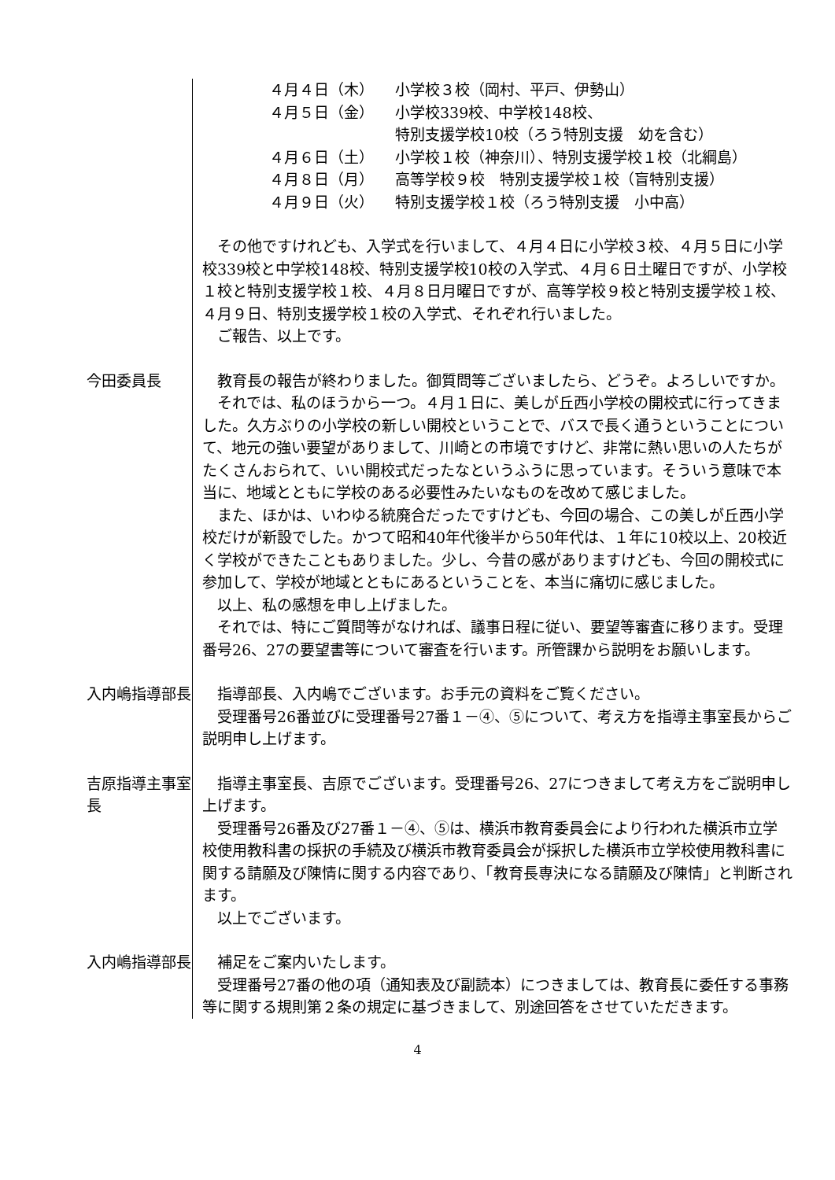４月４日（木）
小学校３校（岡村、平戸、伊勢山）
４月５日（金）
小学校339校、中学校148校、
特別支援学校10校（ろう特別支援　幼を含む）
４月６日（土）
小学校１校（神奈川）、特別支援学校１校（北綱島）
４月８日（月）
高等学校９校　特別支援学校１校（盲特別支援）
４月９日（火）
特別支援学校１校（ろう特別支援　小中高）
その他ですけれども、入学式を行いまして、４月４日に小学校３校、４月５日に小学校339校と中学校148校、特別支援学校10校の入学式、４月６日土曜日ですが、小学校１校と特別支援学校１校、４月８日月曜日ですが、高等学校９校と特別支援学校１校、４月９日、特別支援学校１校の入学式、それぞれ行いました。
ご報告、以上です。
今田委員長
教育長の報告が終わりました。御質問等ございましたら、どうぞ。よろしいですか。
それでは、私のほうから一つ。４月１日に、美しが丘西小学校の開校式に行ってきました。久方ぶりの小学校の新しい開校ということで、バスで長く通うということについて、地元の強い要望がありまして、川崎との市境ですけど、非常に熱い思いの人たちがたくさんおられて、いい開校式だったなというふうに思っています。そういう意味で本当に、地域とともに学校のある必要性みたいなものを改めて感じました。
また、ほかは、いわゆる統廃合だったですけども、今回の場合、この美しが丘西小学校だけが新設でした。かつて昭和40年代後半から50年代は、１年に10校以上、20校近く学校ができたこともありました。少し、今昔の感がありますけども、今回の開校式に参加して、学校が地域とともにあるということを、本当に痛切に感じました。
以上、私の感想を申し上げました。
それでは、特にご質問等がなければ、議事日程に従い、要望等審査に移ります。受理番号26、27の要望書等について審査を行います。所管課から説明をお願いします。
入内嶋指導部長
指導部長、入内嶋でございます。お手元の資料をご覧ください。
受理番号26番並びに受理番号27番１－④、⑤について、考え方を指導主事室長からご説明申し上げます。
吉原指導主事室長
指導主事室長、吉原でございます。受理番号26、27につきまして考え方をご説明申し上げます。
受理番号26番及び27番１－④、⑤は、横浜市教育委員会により行われた横浜市立学校使用教科書の採択の手続及び横浜市教育委員会が採択した横浜市立学校使用教科書に関する請願及び陳情に関する内容であり、「教育長専決になる請願及び陳情」と判断されます。
以上でございます。
入内嶋指導部長
補足をご案内いたします。
受理番号27番の他の項（通知表及び副読本）につきましては、教育長に委任する事務等に関する規則第２条の規定に基づきまして、別途回答をさせていただきます。
4